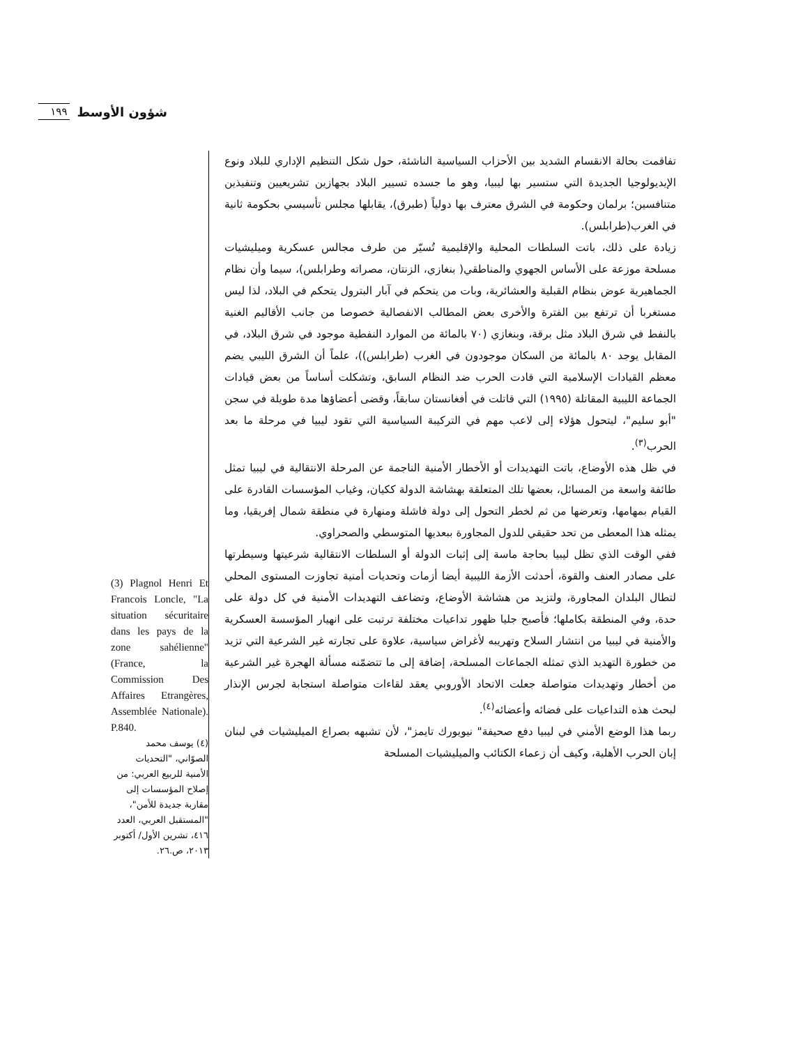١٩٩ شؤون الأوسط
تفاقمت بحالة الانقسام الشديد بين الأحزاب السياسية الناشئة، حول شكل التنظيم الإداري للبلاد ونوع الإيديولوجيا الجديدة التي ستسير بها ليبيا، وهو ما جسده تسيير البلاد بجهازين تشريعيين وتنفيذين متنافسين؛ برلمان وحكومة في الشرق معترف بها دولياً (طبرق)، يقابلها مجلس تأسيسي بحكومة ثانية في الغرب(طرابلس).
زيادة على ذلك، باتت السلطات المحلية والإقليمية تُسيّر من طرف مجالس عسكرية وميليشيات مسلحة موزعة على الأساس الجهوي والمناطقي( بنغازي، الزنتان، مصراته وطرابلس)، سيما وأن نظام الجماهيرية عوض بنظام القبلية والعشائرية، وبات من يتحكم في آبار البترول يتحكم في البلاد، لذا ليس مستغربا أن ترتفع بين الفترة والأخرى بعض المطالب الانفصالية خصوصا من جانب الأقاليم الغنية بالنفط في شرق البلاد مثل برقة، وبنغازي (٧٠ بالمائة من الموارد النفطية موجود في شرق البلاد، في المقابل يوجد ٨٠ بالمائة من السكان موجودون في الغرب (طرابلس))، علماً أن الشرق الليبي يضم معظم القيادات الإسلامية التي قادت الحرب ضد النظام السابق، وتشكلت أساساً من بعض قيادات الجماعة الليبية المقاتلة (١٩٩٥) التي قاتلت في أفغانستان سابقاً، وقضى أعضاؤها مدة طويلة في سجن "أبو سليم"، ليتحول هؤلاء إلى لاعب مهم في التركيبة السياسية التي تقود ليبيا في مرحلة ما بعد الحرب<sup>(٣)</sup>.
في ظل هذه الأوضاع، باتت التهديدات أو الأخطار الأمنية الناجمة عن المرحلة الانتقالية في ليبيا تمثل طائفة واسعة من المسائل، بعضها تلك المتعلقة بهشاشة الدولة ككيان، وغياب المؤسسات القادرة على القيام بمهامها، وتعرضها من ثم لخطر التحول إلى دولة فاشلة ومنهارة في منطقة شمال إفريقيا، وما يمثله هذا المعطى من تحد حقيقي للدول المجاورة ببعديها المتوسطي والصحراوي.
ففي الوقت الذي تظل ليبيا بحاجة ماسة إلى إثبات الدولة أو السلطات الانتقالية شرعيتها وسيطرتها على مصادر العنف والقوة، أحدثت الأزمة الليبية أيضا أزمات وتحديات أمنية تجاوزت المستوى المحلي لتطال البلدان المجاورة، ولتزيد من هشاشة الأوضاع، وتضاعف التهديدات الأمنية في كل دولة على حدة، وفي المنطقة بكاملها؛ فأصبح جليا ظهور تداعيات مختلفة ترتبت على انهيار المؤسسة العسكرية والأمنية في ليبيا من انتشار السلاح وتهريبه لأغراض سياسية، علاوة على تجارته غير الشرعية التي تزيد من خطورة التهديد الذي تمثله الجماعات المسلحة، إضافة إلى ما تتضمّنه مسألة الهجرة غير الشرعية من أخطار وتهديدات متواصلة جعلت الاتحاد الأوروبي يعقد لقاءات متواصلة استجابة لجرس الإنذار لبحث هذه التداعيات على فضائه وأعضائه<sup>(٤)</sup>.
ربما هذا الوضع الأمني في ليبيا دفع صحيفة" نيويورك تايمز"، لأن تشبهه بصراع الميليشيات في لبنان إبان الحرب الأهلية، وكيف أن زعماء الكتائب والميليشيات المسلحة
(3) Plagnol Henri Et Francois Loncle, "La situation sécuritaire dans les pays de la zone sahélienne"(France, la Commission Des Affaires Etrangères, Assemblée Nationale). P.840.
(٤) يوسف محمد الصوّاني، "التحديات الأمنية للربيع العربي: من إصلاح المؤسسات إلى مقاربة جديدة للأمن"، "المستقبل العربي، العدد ٤١٦، تشرين الأول/ أكتوبر ٢٠١٣، ص.٢٦.